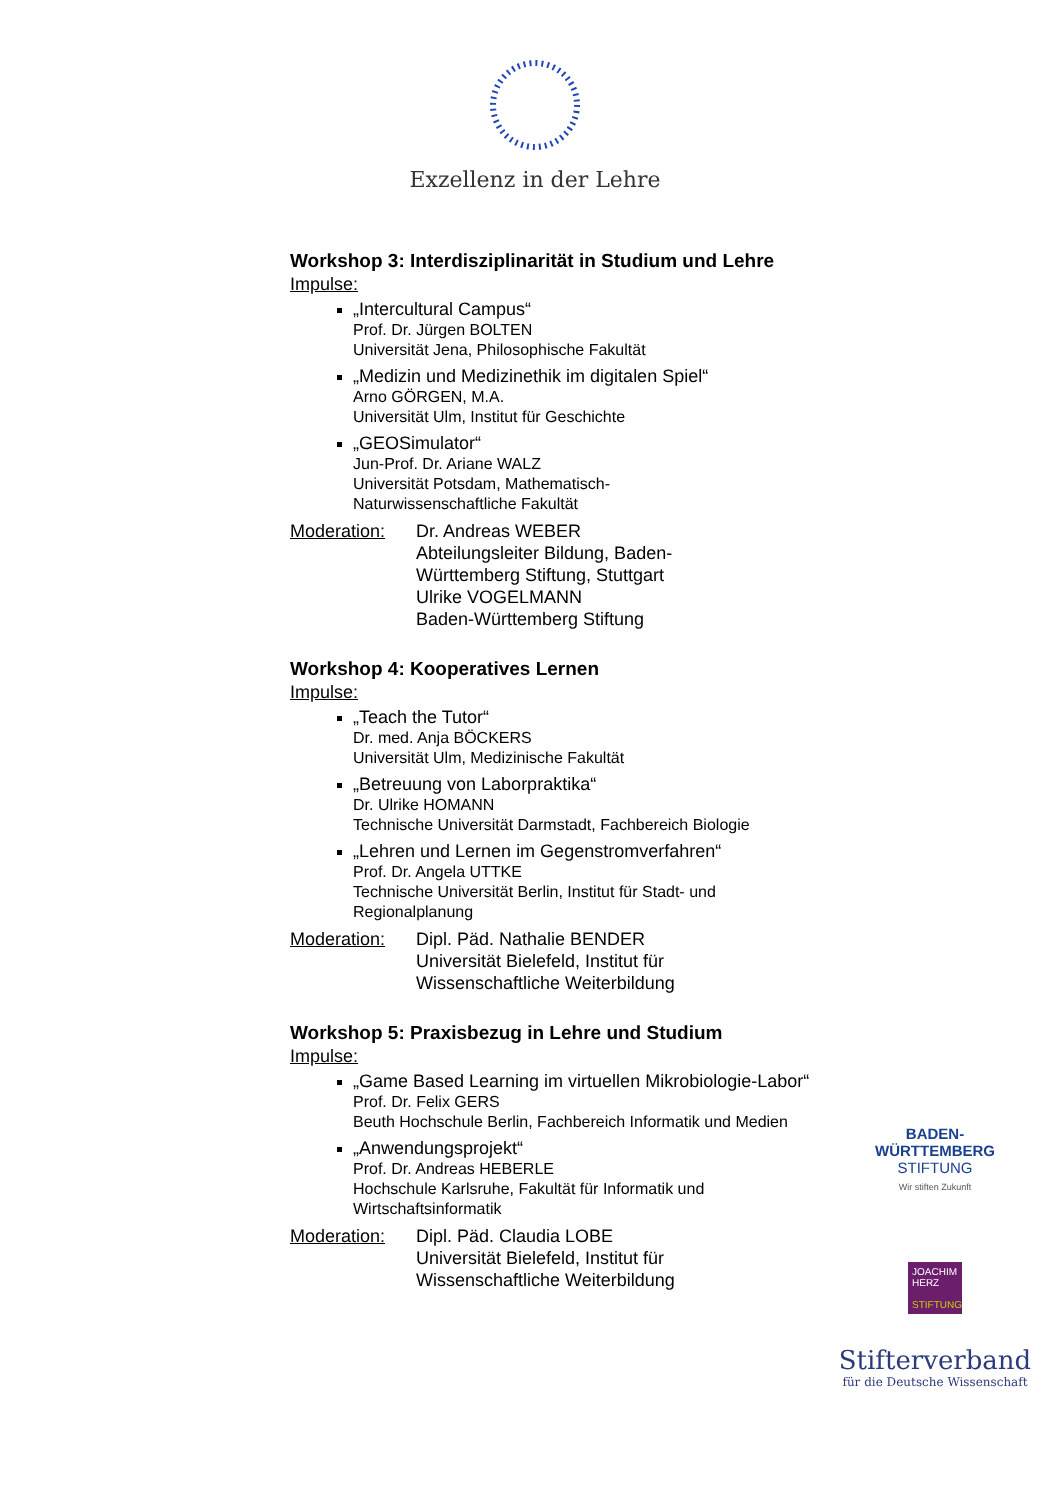Exzellenz in der Lehre
Workshop 3: Interdisziplinarität in Studium und Lehre
Impulse:
„Intercultural Campus“
Prof. Dr. Jürgen BOLTEN
Universität Jena, Philosophische Fakultät
„Medizin und Medizinethik im digitalen Spiel“
Arno GÖRGEN, M.A.
Universität Ulm, Institut für Geschichte
„GEOSimulator“
Jun-Prof. Dr. Ariane WALZ
Universität Potsdam, Mathematisch-
Naturwissenschaftliche Fakultät
Moderation: Dr. Andreas WEBER
Abteilungsleiter Bildung, Baden-
Württemberg Stiftung, Stuttgart
Ulrike VOGELMANN
Baden-Württemberg Stiftung
Workshop 4: Kooperatives Lernen
Impulse:
„Teach the Tutor“
Dr. med. Anja BÖCKERS
Universität Ulm, Medizinische Fakultät
„Betreuung von Laborpraktika“
Dr. Ulrike HOMANN
Technische Universität Darmstadt, Fachbereich Biologie
„Lehren und Lernen im Gegenstromverfahren“
Prof. Dr. Angela UTTKE
Technische Universität Berlin, Institut für Stadt- und Regionalplanung
Moderation: Dipl. Päd. Nathalie BENDER
Universität Bielefeld, Institut für
Wissenschaftliche Weiterbildung
Workshop 5: Praxisbezug in Lehre und Studium
Impulse:
„Game Based Learning im virtuellen Mikrobiologie-Labor“
Prof. Dr. Felix GERS
Beuth Hochschule Berlin, Fachbereich Informatik und Medien
„Anwendungsprojekt“
Prof. Dr. Andreas HEBERLE
Hochschule Karlsruhe, Fakultät für Informatik und Wirtschaftsinformatik
Moderation: Dipl. Päd. Claudia LOBE
Universität Bielefeld, Institut für
Wissenschaftliche Weiterbildung
BADEN-
WÜRTTEMBERG
STIFTUNG
Wir stiften Zukunft
JOACHIM
HERZ
STIFTUNG
Stifterverband
für die Deutsche Wissenschaft